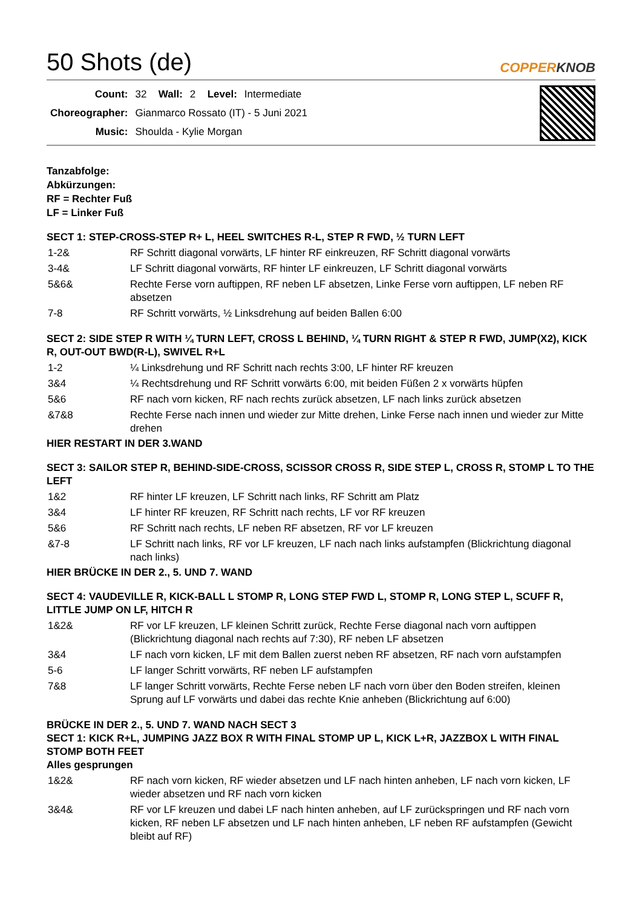50 Shots (de)
COPPERKNOB
| Count: | 32 | Wall: | 2 | Level: | Intermediate |
| Choreographer: | Gianmarco Rossato (IT) - 5 Juni 2021 | | | | |
| Music: | Shoulda - Kylie Morgan | | | | |
Tanzabfolge:
Abkürzungen:
RF = Rechter Fuß
LF = Linker Fuß
SECT 1: STEP-CROSS-STEP R+ L, HEEL SWITCHES R-L, STEP R FWD, ½ TURN LEFT
| 1-2& | RF Schritt diagonal vorwärts, LF hinter RF einkreuzen, RF Schritt diagonal vorwärts |
| 3-4& | LF Schritt diagonal vorwärts, RF hinter LF einkreuzen, LF Schritt diagonal vorwärts |
| 5&6& | Rechte Ferse vorn auftippen, RF neben LF absetzen, Linke Ferse vorn auftippen, LF neben RF absetzen |
| 7-8 | RF Schritt vorwärts, ½ Linksdrehung auf beiden Ballen 6:00 |
SECT 2: SIDE STEP R WITH ¼ TURN LEFT, CROSS L BEHIND, ¼ TURN RIGHT & STEP R FWD, JUMP(X2), KICK R, OUT-OUT BWD(R-L), SWIVEL R+L
| 1-2 | ¼ Linksdrehung und RF Schritt nach rechts 3:00, LF hinter RF kreuzen |
| 3&4 | ¼ Rechtsdrehung und RF Schritt vorwärts 6:00, mit beiden Füßen 2 x vorwärts hüpfen |
| 5&6 | RF nach vorn kicken, RF nach rechts zurück absetzen, LF nach links zurück absetzen |
| &7&8 | Rechte Ferse nach innen und wieder zur Mitte drehen, Linke Ferse nach innen und wieder zur Mitte drehen |
HIER RESTART IN DER 3.WAND
SECT 3: SAILOR STEP R, BEHIND-SIDE-CROSS, SCISSOR CROSS R, SIDE STEP L, CROSS R, STOMP L TO THE LEFT
| 1&2 | RF hinter LF kreuzen, LF Schritt nach links, RF Schritt am Platz |
| 3&4 | LF hinter RF kreuzen, RF Schritt nach rechts, LF vor RF kreuzen |
| 5&6 | RF Schritt nach rechts, LF neben RF absetzen, RF vor LF kreuzen |
| &7-8 | LF Schritt nach links, RF vor LF kreuzen, LF nach nach links aufstampfen (Blickrichtung diagonal nach links) |
HIER BRÜCKE IN DER 2., 5. UND 7. WAND
SECT 4: VAUDEVILLE R, KICK-BALL L STOMP R, LONG STEP FWD L, STOMP R, LONG STEP L, SCUFF R, LITTLE JUMP ON LF, HITCH R
| 1&2& | RF vor LF kreuzen, LF kleinen Schritt zurück, Rechte Ferse diagonal nach vorn auftippen (Blickrichtung diagonal nach rechts auf 7:30), RF neben LF absetzen |
| 3&4 | LF nach vorn kicken, LF mit dem Ballen zuerst neben RF absetzen, RF nach vorn aufstampfen |
| 5-6 | LF langer Schritt vorwärts, RF neben LF aufstampfen |
| 7&8 | LF langer Schritt vorwärts, Rechte Ferse neben LF nach vorn über den Boden streifen, kleinen Sprung auf LF vorwärts und dabei das rechte Knie anheben (Blickrichtung auf 6:00) |
BRÜCKE IN DER 2., 5. UND 7. WAND NACH SECT 3
SECT 1: KICK R+L, JUMPING JAZZ BOX R WITH FINAL STOMP UP L, KICK L+R, JAZZBOX L WITH FINAL STOMP BOTH FEET
Alles gesprungen
| 1&2& | RF nach vorn kicken, RF wieder absetzen und LF nach hinten anheben, LF nach vorn kicken, LF wieder absetzen und RF nach vorn kicken |
| 3&4& | RF vor LF kreuzen und dabei LF nach hinten anheben, auf LF zurückspringen und RF nach vorn kicken, RF neben LF absetzen und LF nach hinten anheben, LF neben RF aufstampfen (Gewicht bleibt auf RF) |